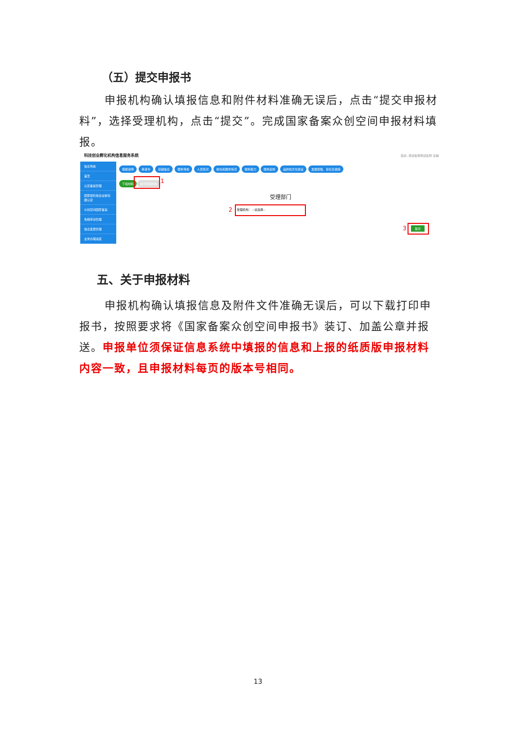（五）提交申报书
申报机构确认填报信息和附件材料准确无误后，点击“提交申报材料”，选择受理机构，点击“提交”。完成国家备案众创空间申报材料填报。
科技创业孵化机构信息服务系统 您好, 测试名称测试名称 注销
信息导航
首页
认定备案管理
国家级科技企业孵化器认定
众创空间国家备案
免税申请管理
信息变更管理
业务办理进度
填报说明 承诺书 基础信息 服务场地 人员情况 孵化和服务情况 服务能力 服务绩效 品牌和文化建设 发展思路、目标及措施
下载材料 提交申报材料 1
受理部门
2 受理机构： --请选择--
3 提交
五、关于申报材料
申报机构确认填报信息及附件文件准确无误后，可以下载打印申报书，按照要求将《国家备案众创空间申报书》装订、加盖公章并报送。申报单位须保证信息系统中填报的信息和上报的纸质版申报材料内容一致，且申报材料每页的版本号相同。
13